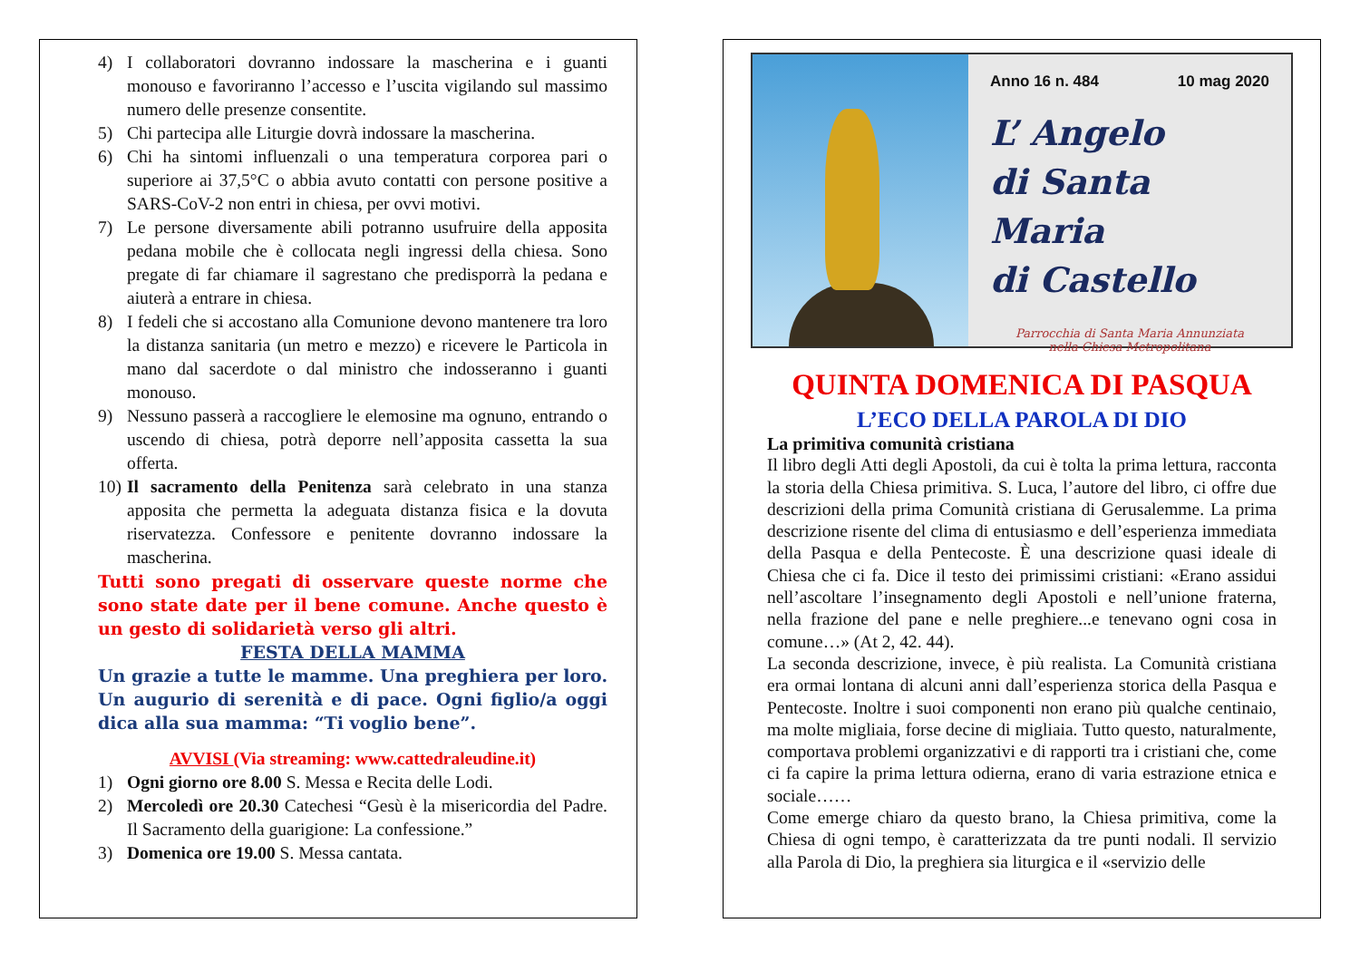4) I collaboratori dovranno indossare la mascherina e i guanti monouso e favoriranno l’accesso e l’uscita vigilando sul massimo numero delle presenze consentite.
5) Chi partecipa alle Liturgie dovrà indossare la mascherina.
6) Chi ha sintomi influenzali o una temperatura corporea pari o superiore ai 37,5°C o abbia avuto contatti con persone positive a SARS-CoV-2 non entri in chiesa, per ovvi motivi.
7) Le persone diversamente abili potranno usufruire della apposita pedana mobile che è collocata negli ingressi della chiesa. Sono pregate di far chiamare il sagrestano che predisporrà la pedana e aiuterà a entrare in chiesa.
8) I fedeli che si accostano alla Comunione devono mantenere tra loro la distanza sanitaria (un metro e mezzo) e ricevere le Particola in mano dal sacerdote o dal ministro che indosseranno i guanti monouso.
9) Nessuno passerà a raccogliere le elemosine ma ognuno, entrando o uscendo di chiesa, potrà deporre nell’apposita cassetta la sua offerta.
10) Il sacramento della Penitenza sarà celebrato in una stanza apposita che permetta la adeguata distanza fisica e la dovuta riservatezza. Confessore e penitente dovranno indossare la mascherina.
Tutti sono pregati di osservare queste norme che sono state date per il bene comune. Anche questo è un gesto di solidarietà verso gli altri.
FESTA DELLA MAMMA
Un grazie a tutte le mamme. Una preghiera per loro. Un augurio di serenità e di pace. Ogni figlio/a oggi dica alla sua mamma: “Ti voglio bene”.
AVVISI (Via streaming: www.cattedraleudine.it)
1) Ogni giorno ore 8.00 S. Messa e Recita delle Lodi.
2) Mercoledì ore 20.30 Catechesi “Gesù è la misericordia del Padre. Il Sacramento della guarigione: La confessione.”
3) Domenica ore 19.00 S. Messa cantata.
Anno 16 n. 484 10 mag 2020
L’ Angelo
di Santa Maria
di Castello
Parrocchia di Santa Maria Annunziata
nella Chiesa Metropolitana
QUINTA DOMENICA DI PASQUA
L’ECO DELLA PAROLA DI DIO
La primitiva comunità cristiana
Il libro degli Atti degli Apostoli, da cui è tolta la prima lettura, racconta la storia della Chiesa primitiva. S. Luca, l’autore del libro, ci offre due descrizioni della prima Comunità cristiana di Gerusalemme. La prima descrizione risente del clima di entusiasmo e dell’esperienza immediata della Pasqua e della Pentecoste. È una descrizione quasi ideale di Chiesa che ci fa. Dice il testo dei primissimi cristiani: «Erano assidui nell’ascoltare l’insegnamento degli Apostoli e nell’unione fraterna, nella frazione del pane e nelle preghiere...e tenevano ogni cosa in comune…» (At 2, 42. 44).
La seconda descrizione, invece, è più realista. La Comunità cristiana era ormai lontana di alcuni anni dall’esperienza storica della Pasqua e Pentecoste. Inoltre i suoi componenti non erano più qualche centinaio, ma molte migliaia, forse decine di migliaia. Tutto questo, naturalmente, comportava problemi organizzativi e di rapporti tra i cristiani che, come ci fa capire la prima lettura odierna, erano di varia estrazione etnica e sociale……
Come emerge chiaro da questo brano, la Chiesa primitiva, come la Chiesa di ogni tempo, è caratterizzata da tre punti nodali. Il servizio alla Parola di Dio, la preghiera sia liturgica e il «servizio delle